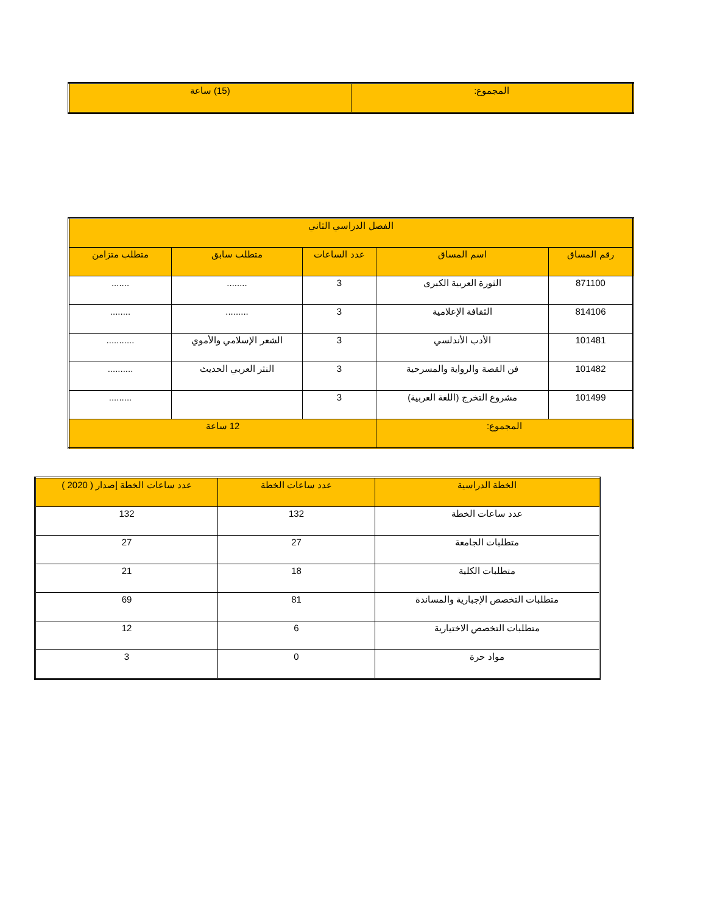| المجموع: | (15) ساعة |
| الفصل الدراسي الثاني | | | | |
| --- | --- | --- | --- | --- |
| رقم المساق | اسم المساق | عدد الساعات | متطلب سابق | متطلب متزامن |
| 871100 | الثورة العربية الكبرى | 3 | ........ | ....... |
| 814106 | الثقافة الإعلامية | 3 | ......... | ........ |
| 101481 | الأدب الأندلسي | 3 | الشعر الإسلامي والأموي | ........... |
| 101482 | فن القصة والرواية والمسرحية | 3 | النثر العربي الحديث | .......... |
| 101499 | مشروع التخرج (اللغة العربية) | 3 | | ......... |
| المجموع: | | 12 ساعة | | |
| الخطة الدراسية | عدد ساعات الخطة | عدد ساعات الخطة إصدار ( 2020 ) |
| --- | --- | --- |
| عدد ساعات الخطة | 132 | 132 |
| متطلبات الجامعة | 27 | 27 |
| متطلبات الكلية | 18 | 21 |
| متطلبات التخصص الإجبارية والمساندة | 81 | 69 |
| متطلبات التخصص الاختيارية | 6 | 12 |
| مواد حرة | 0 | 3 |